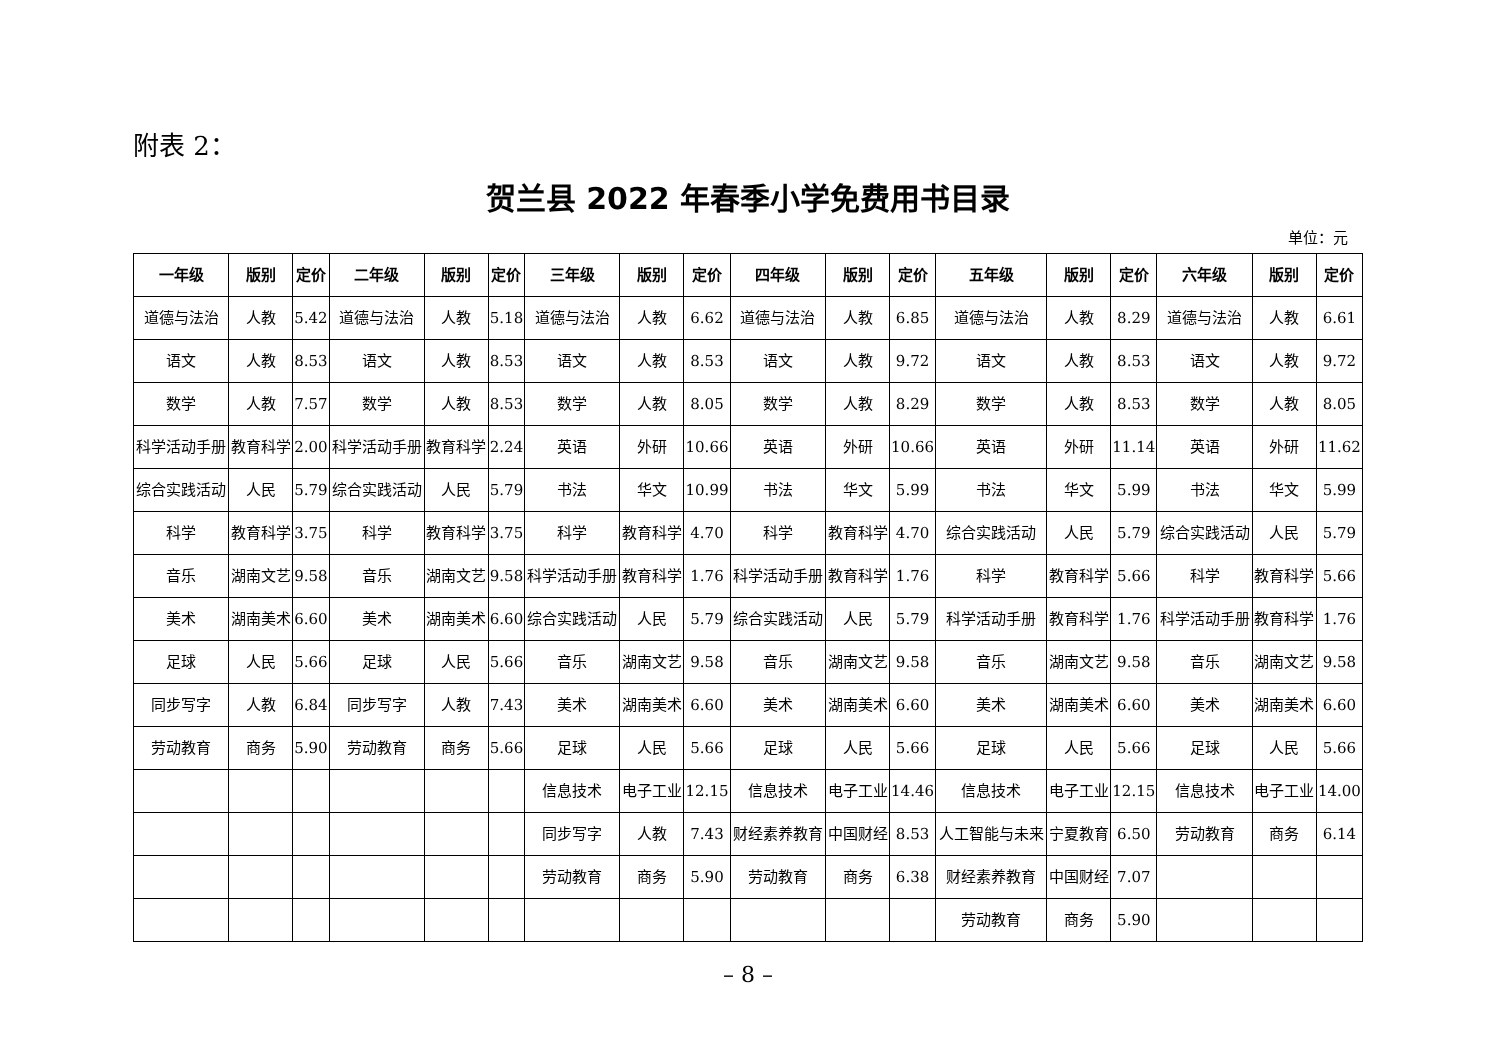附表 2：
贺兰县 2022 年春季小学免费用书目录
单位：元
| 一年级 | 版别 | 定价 | 二年级 | 版别 | 定价 | 三年级 | 版别 | 定价 | 四年级 | 版别 | 定价 | 五年级 | 版别 | 定价 | 六年级 | 版别 | 定价 |
| --- | --- | --- | --- | --- | --- | --- | --- | --- | --- | --- | --- | --- | --- | --- | --- | --- | --- |
| 道德与法治 | 人教 | 5.42 | 道德与法治 | 人教 | 5.18 | 道德与法治 | 人教 | 6.62 | 道德与法治 | 人教 | 6.85 | 道德与法治 | 人教 | 8.29 | 道德与法治 | 人教 | 6.61 |
| 语文 | 人教 | 8.53 | 语文 | 人教 | 8.53 | 语文 | 人教 | 8.53 | 语文 | 人教 | 9.72 | 语文 | 人教 | 8.53 | 语文 | 人教 | 9.72 |
| 数学 | 人教 | 7.57 | 数学 | 人教 | 8.53 | 数学 | 人教 | 8.05 | 数学 | 人教 | 8.29 | 数学 | 人教 | 8.53 | 数学 | 人教 | 8.05 |
| 科学活动手册 | 教育科学 | 2.00 | 科学活动手册 | 教育科学 | 2.24 | 英语 | 外研 | 10.66 | 英语 | 外研 | 10.66 | 英语 | 外研 | 11.14 | 英语 | 外研 | 11.62 |
| 综合实践活动 | 人民 | 5.79 | 综合实践活动 | 人民 | 5.79 | 书法 | 华文 | 10.99 | 书法 | 华文 | 5.99 | 书法 | 华文 | 5.99 | 书法 | 华文 | 5.99 |
| 科学 | 教育科学 | 3.75 | 科学 | 教育科学 | 3.75 | 科学 | 教育科学 | 4.70 | 科学 | 教育科学 | 4.70 | 综合实践活动 | 人民 | 5.79 | 综合实践活动 | 人民 | 5.79 |
| 音乐 | 湖南文艺 | 9.58 | 音乐 | 湖南文艺 | 9.58 | 科学活动手册 | 教育科学 | 1.76 | 科学活动手册 | 教育科学 | 1.76 | 科学 | 教育科学 | 5.66 | 科学 | 教育科学 | 5.66 |
| 美术 | 湖南美术 | 6.60 | 美术 | 湖南美术 | 6.60 | 综合实践活动 | 人民 | 5.79 | 综合实践活动 | 人民 | 5.79 | 科学活动手册 | 教育科学 | 1.76 | 科学活动手册 | 教育科学 | 1.76 |
| 足球 | 人民 | 5.66 | 足球 | 人民 | 5.66 | 音乐 | 湖南文艺 | 9.58 | 音乐 | 湖南文艺 | 9.58 | 音乐 | 湖南文艺 | 9.58 | 音乐 | 湖南文艺 | 9.58 |
| 同步写字 | 人教 | 6.84 | 同步写字 | 人教 | 7.43 | 美术 | 湖南美术 | 6.60 | 美术 | 湖南美术 | 6.60 | 美术 | 湖南美术 | 6.60 | 美术 | 湖南美术 | 6.60 |
| 劳动教育 | 商务 | 5.90 | 劳动教育 | 商务 | 5.66 | 足球 | 人民 | 5.66 | 足球 | 人民 | 5.66 | 足球 | 人民 | 5.66 | 足球 | 人民 | 5.66 |
| | | | | | | 信息技术 | 电子工业 | 12.15 | 信息技术 | 电子工业 | 14.46 | 信息技术 | 电子工业 | 12.15 | 信息技术 | 电子工业 | 14.00 |
| | | | | | | 同步写字 | 人教 | 7.43 | 财经素养教育 | 中国财经 | 8.53 | 人工智能与未来 | 宁夏教育 | 6.50 | 劳动教育 | 商务 | 6.14 |
| | | | | | | 劳动教育 | 商务 | 5.90 | 劳动教育 | 商务 | 6.38 | 财经素养教育 | 中国财经 | 7.07 | | | |
| | | | | | | | | | | | | 劳动教育 | 商务 | 5.90 | | | |
– 8 –